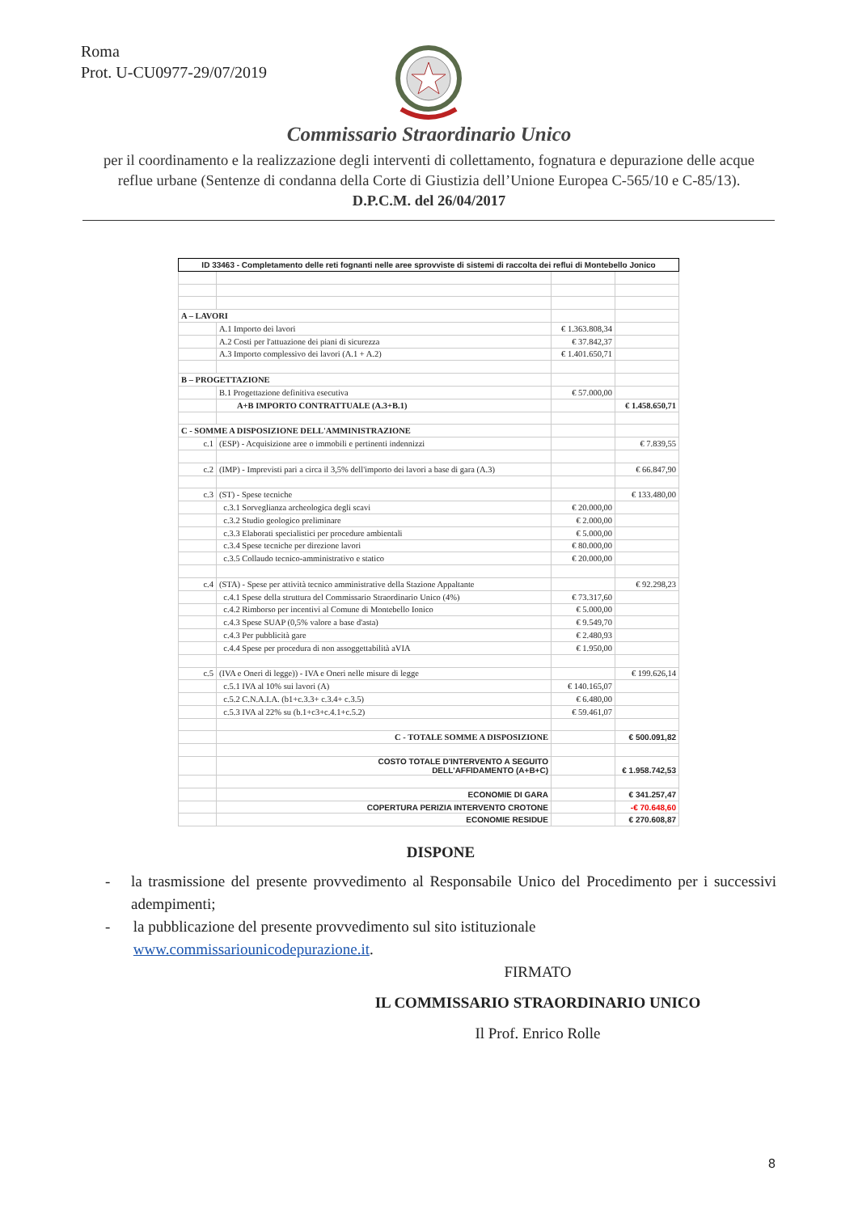Roma
Prot. U-CU0977-29/07/2019
Commissario Straordinario Unico
per il coordinamento e la realizzazione degli interventi di collettamento, fognatura e depurazione delle acque
reflue urbane (Sentenze di condanna della Corte di Giustizia dell’Unione Europea C-565/10 e C-85/13).
D.P.C.M. del 26/04/2017
| ID 33463 - Completamento delle reti fognanti nelle aree sprovviste di sistemi di raccolta dei reflui di Montebello Jonico | | | |
| A – LAVORI | | | |
| | A.1 Importo dei lavori | € 1.363.808,34 | |
| | A.2 Costi per l'attuazione dei piani di sicurezza | € 37.842,37 | |
| | A.3 Importo complessivo dei lavori (A.1 + A.2) | € 1.401.650,71 | |
| B – PROGETTAZIONE | | | |
| | B.1 Progettazione definitiva esecutiva | € 57.000,00 | |
| | A+B IMPORTO CONTRATTUALE (A.3+B.1) | | € 1.458.650,71 |
| C - SOMME A DISPOSIZIONE DELL'AMMINISTRAZIONE | | | |
| c.1 | (ESP) - Acquisizione aree o immobili e pertinenti indennizzi | | € 7.839,55 |
| c.2 | (IMP) - Imprevisti pari a circa il 3,5% dell'importo dei lavori a base di gara (A.3) | | € 66.847,90 |
| c.3 | (ST) - Spese tecniche | | € 133.480,00 |
| | c.3.1 Sorveglianza archeologica degli scavi | € 20.000,00 | |
| | c.3.2 Studio geologico preliminare | € 2.000,00 | |
| | c.3.3 Elaborati specialistici per procedure ambientali | € 5.000,00 | |
| | c.3.4 Spese tecniche per direzione lavori | € 80.000,00 | |
| | c.3.5 Collaudo tecnico-amministrativo e statico | € 20.000,00 | |
| c.4 | (STA) - Spese per attività tecnico amministrative della Stazione Appaltante | | € 92.298,23 |
| | c.4.1 Spese della struttura del Commissario Straordinario Unico (4%) | € 73.317,60 | |
| | c.4.2 Rimborso per incentivi al Comune di Montebello Ionico | € 5.000,00 | |
| | c.4.3 Spese SUAP (0,5% valore a base d'asta) | € 9.549,70 | |
| | c.4.3 Per pubblicità gare | € 2.480,93 | |
| | c.4.4 Spese per procedura di non assoggettabilità aVIA | € 1.950,00 | |
| c.5 | (IVA e Oneri di legge)) - IVA e Oneri nelle misure di legge | | € 199.626,14 |
| | c.5.1 IVA al 10% sui lavori (A) | € 140.165,07 | |
| | c.5.2 C.N.A.I.A. (b1+c.3.3+ c.3.4+ c.3.5) | € 6.480,00 | |
| | c.5.3 IVA al 22% su (b.1+c3+c.4.1+c.5.2) | € 59.461,07 | |
| | C - TOTALE SOMME A DISPOSIZIONE | | € 500.091,82 |
| | COSTO TOTALE D'INTERVENTO A SEGUITO DELL'AFFIDAMENTO (A+B+C) | | € 1.958.742,53 |
| | ECONOMIE DI GARA | | € 341.257,47 |
| | COPERTURA PERIZIA INTERVENTO CROTONE | | -€ 70.648,60 |
| | ECONOMIE RESIDUE | | € 270.608,87 |
DISPONE
- la trasmissione del presente provvedimento al Responsabile Unico del Procedimento per i successivi adempimenti;
- la pubblicazione del presente provvedimento sul sito istituzionale www.commissariounicodepurazione.it.
FIRMATO
IL COMMISSARIO STRAORDINARIO UNICO
Il Prof. Enrico Rolle
8